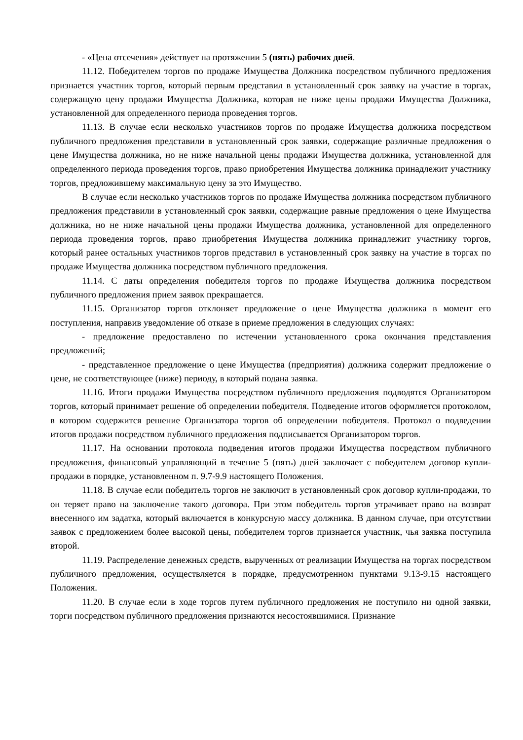- «Цена отсечения» действует на протяжении 5 (пять) рабочих дней.
11.12. Победителем торгов по продаже Имущества Должника посредством публичного предложения признается участник торгов, который первым представил в установленный срок заявку на участие в торгах, содержащую цену продажи Имущества Должника, которая не ниже цены продажи Имущества Должника, установленной для определенного периода проведения торгов.
11.13. В случае если несколько участников торгов по продаже Имущества должника посредством публичного предложения представили в установленный срок заявки, содержащие различные предложения о цене Имущества должника, но не ниже начальной цены продажи Имущества должника, установленной для определенного периода проведения торгов, право приобретения Имущества должника принадлежит участнику торгов, предложившему максимальную цену за это Имущество.
В случае если несколько участников торгов по продаже Имущества должника посредством публичного предложения представили в установленный срок заявки, содержащие равные предложения о цене Имущества должника, но не ниже начальной цены продажи Имущества должника, установленной для определенного периода проведения торгов, право приобретения Имущества должника принадлежит участнику торгов, который ранее остальных участников торгов представил в установленный срок заявку на участие в торгах по продаже Имущества должника посредством публичного предложения.
11.14. С даты определения победителя торгов по продаже Имущества должника посредством публичного предложения прием заявок прекращается.
11.15. Организатор торгов отклоняет предложение о цене Имущества должника в момент его поступления, направив уведомление об отказе в приеме предложения в следующих случаях:
- предложение предоставлено по истечении установленного срока окончания представления предложений;
- представленное предложение о цене Имущества (предприятия) должника содержит предложение о цене, не соответствующее (ниже) периоду, в который подана заявка.
11.16. Итоги продажи Имущества посредством публичного предложения подводятся Организатором торгов, который принимает решение об определении победителя. Подведение итогов оформляется протоколом, в котором содержится решение Организатора торгов об определении победителя. Протокол о подведении итогов продажи посредством публичного предложения подписывается Организатором торгов.
11.17. На основании протокола подведения итогов продажи Имущества посредством публичного предложения, финансовый управляющий в течение 5 (пять) дней заключает с победителем договор купли-продажи в порядке, установленном п. 9.7-9.9 настоящего Положения.
11.18. В случае если победитель торгов не заключит в установленный срок договор купли-продажи, то он теряет право на заключение такого договора. При этом победитель торгов утрачивает право на возврат внесенного им задатка, который включается в конкурсную массу должника. В данном случае, при отсутствии заявок с предложением более высокой цены, победителем торгов признается участник, чья заявка поступила второй.
11.19. Распределение денежных средств, вырученных от реализации Имущества на торгах посредством публичного предложения, осуществляется в порядке, предусмотренном пунктами 9.13-9.15 настоящего Положения.
11.20. В случае если в ходе торгов путем публичного предложения не поступило ни одной заявки, торги посредством публичного предложения признаются несостоявшимися. Признание